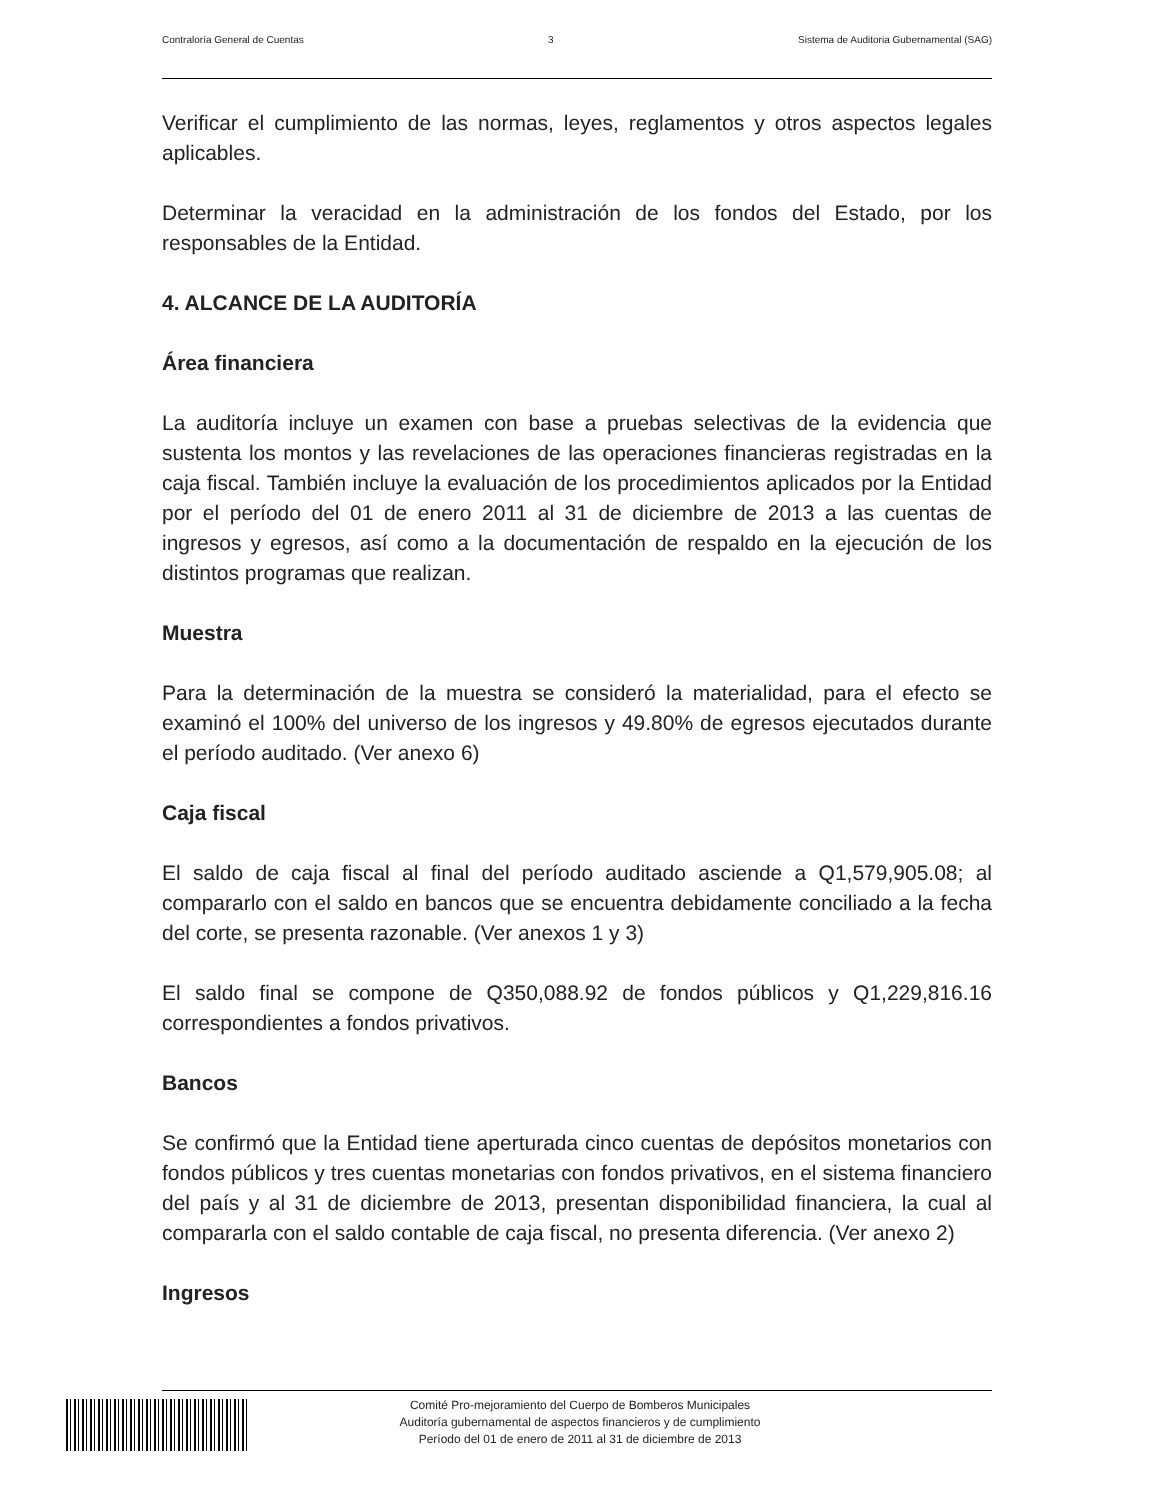Contraloría General de Cuentas 3 Sistema de Auditoria Gubernamental (SAG)
Verificar el cumplimiento de las normas, leyes, reglamentos y otros aspectos legales aplicables.
Determinar la veracidad en la administración de los fondos del Estado, por los responsables de la Entidad.
4. ALCANCE DE LA AUDITORÍA
Área financiera
La auditoría incluye un examen con base a pruebas selectivas de la evidencia que sustenta los montos y las revelaciones de las operaciones financieras registradas en la caja fiscal. También incluye la evaluación de los procedimientos aplicados por la Entidad por el período del 01 de enero 2011 al 31 de diciembre de 2013 a las cuentas de ingresos y egresos, así como a la documentación de respaldo en la ejecución de los distintos programas que realizan.
Muestra
Para la determinación de la muestra se consideró la materialidad, para el efecto se examinó el 100% del universo de los ingresos y 49.80% de egresos ejecutados durante el período auditado. (Ver anexo 6)
Caja fiscal
El saldo de caja fiscal al final del período auditado asciende a Q1,579,905.08; al compararlo con el saldo en bancos que se encuentra debidamente conciliado a la fecha del corte, se presenta razonable. (Ver anexos 1 y 3)
El saldo final se compone de Q350,088.92 de fondos públicos y Q1,229,816.16 correspondientes a fondos privativos.
Bancos
Se confirmó que la Entidad tiene aperturada cinco cuentas de depósitos monetarios con fondos públicos y tres cuentas monetarias con fondos privativos, en el sistema financiero del país y al 31 de diciembre de 2013, presentan disponibilidad financiera, la cual al compararla con el saldo contable de caja fiscal, no presenta diferencia. (Ver anexo 2)
Ingresos
Comité Pro-mejoramiento del Cuerpo de Bomberos Municipales
Auditoría gubernamental de aspectos financieros y de cumplimiento
Período del 01 de enero de 2011 al 31 de diciembre de 2013